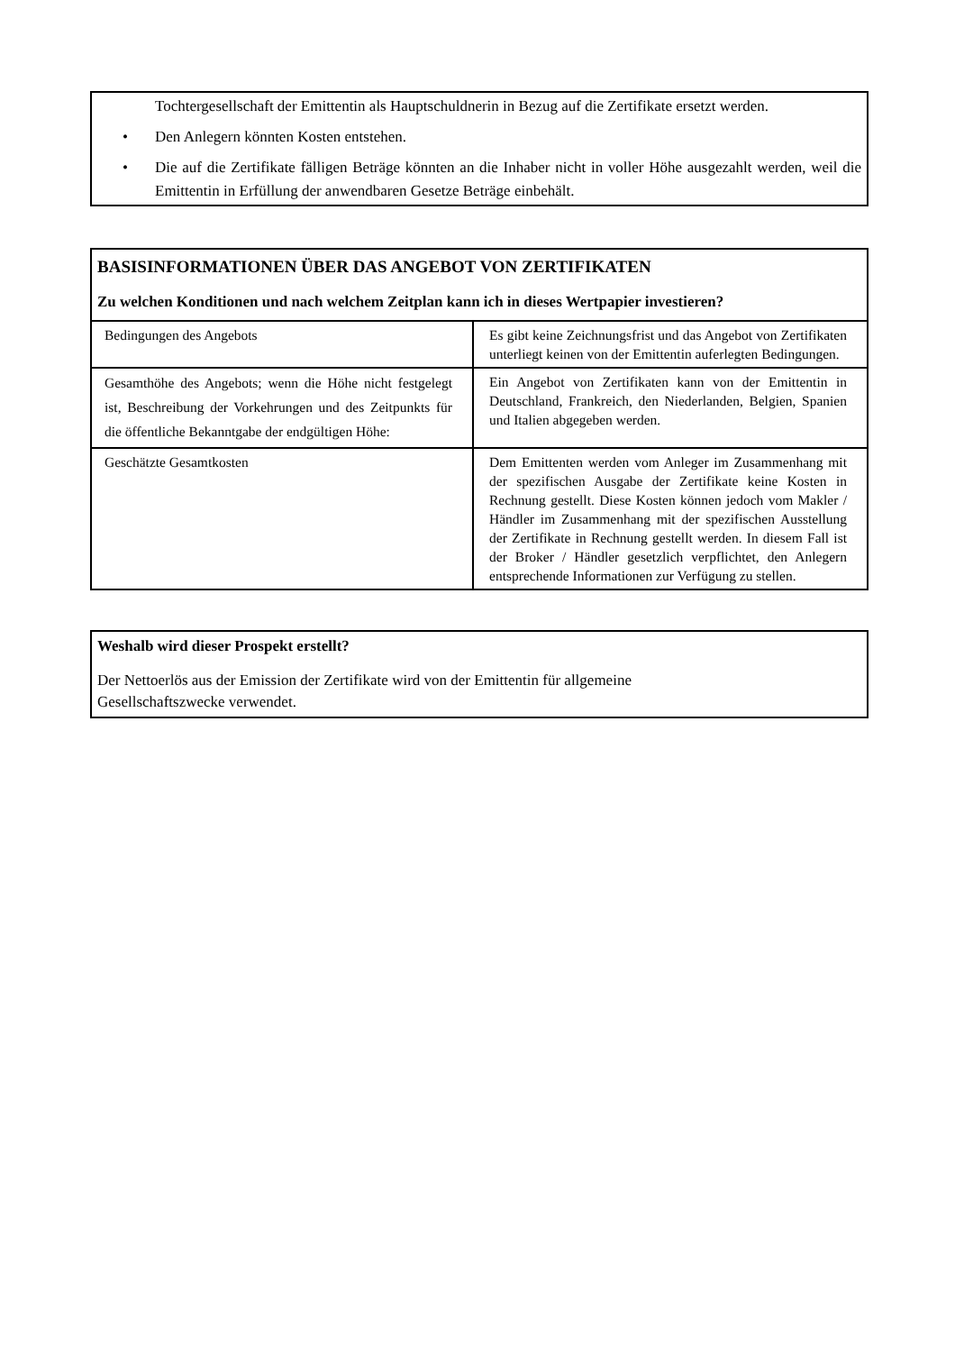Tochtergesellschaft der Emittentin als Hauptschuldnerin in Bezug auf die Zertifikate ersetzt werden.
• Den Anlegern könnten Kosten entstehen.
• Die auf die Zertifikate fälligen Beträge könnten an die Inhaber nicht in voller Höhe ausgezahlt werden, weil die Emittentin in Erfüllung der anwendbaren Gesetze Beträge einbehält.
BASISINFORMATIONEN ÜBER DAS ANGEBOT VON ZERTIFIKATEN
Zu welchen Konditionen und nach welchem Zeitplan kann ich in dieses Wertpapier investieren?
| Bedingungen des Angebots | Es gibt keine Zeichnungsfrist und das Angebot von Zertifikaten unterliegt keinen von der Emittentin auferlegten Bedingungen. |
| Gesamthöhe des Angebots; wenn die Höhe nicht festgelegt ist, Beschreibung der Vorkehrungen und des Zeitpunkts für die öffentliche Bekanntgabe der endgültigen Höhe: | Ein Angebot von Zertifikaten kann von der Emittentin in Deutschland, Frankreich, den Niederlanden, Belgien, Spanien und Italien abgegeben werden. |
| Geschätzte Gesamtkosten | Dem Emittenten werden vom Anleger im Zusammenhang mit der spezifischen Ausgabe der Zertifikate keine Kosten in Rechnung gestellt. Diese Kosten können jedoch vom Makler / Händler im Zusammenhang mit der spezifischen Ausstellung der Zertifikate in Rechnung gestellt werden. In diesem Fall ist der Broker / Händler gesetzlich verpflichtet, den Anlegern entsprechende Informationen zur Verfügung zu stellen. |
Weshalb wird dieser Prospekt erstellt?
Der Nettoerlös aus der Emission der Zertifikate wird von der Emittentin für allgemeine
Gesellschaftszwecke verwendet.